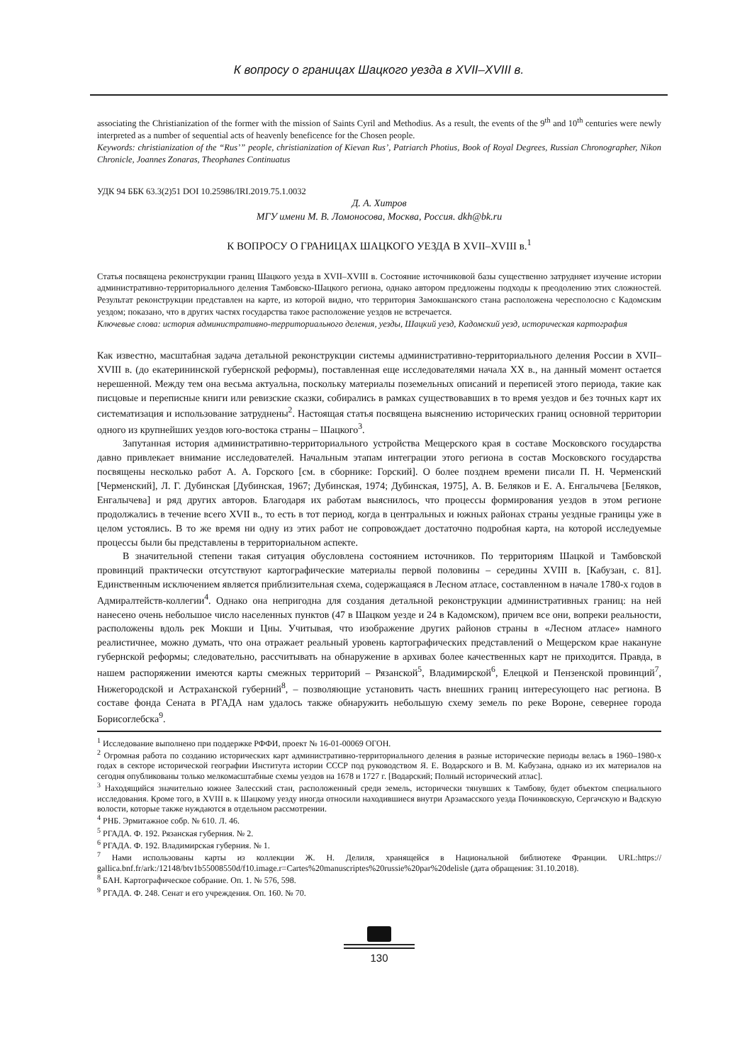К вопросу о границах Шацкого уезда в XVII–XVIII в.
associating the Christianization of the former with the mission of Saints Cyril and Methodius. As a result, the events of the 9<sup>th</sup> and 10<sup>th</sup> centuries were newly interpreted as a number of sequential acts of heavenly beneficence for the Chosen people.
Keywords: christianization of the “Rus’” people, christianization of Kievan Rus’, Patriarch Photius, Book of Royal Degrees, Russian Chronographer, Nikon Chronicle, Joannes Zonaras, Theophanes Continuatus
УДК 94 ББК 63.3(2)51 DOI 10.25986/IRI.2019.75.1.0032
Д. А. Хитров
МГУ имени М. В. Ломоносова, Москва, Россия. dkh@bk.ru
К ВОПРОСУ О ГРАНИЦАХ ШАЦКОГО УЕЗДА В XVII–XVIII в.<sup>1</sup>
Статья посвящена реконструкции границ Шацкого уезда в XVII–XVIII в. Состояние источниковой базы существенно затрудняет изучение истории административно-территориального деления Тамбовско-Шацкого региона, однако автором предложены подходы к преодолению этих сложностей. Результат реконструкции представлен на карте, из которой видно, что территория Замокшанского стана расположена чересполосно с Кадомским уездом; показано, что в других частях государства такое расположение уездов не встречается.
Ключевые слова: история административно-территориального деления, уезды, Шацкий уезд, Кадомский уезд, историческая картография
Как известно, масштабная задача детальной реконструкции системы административно-территориального деления России в XVII–XVIII в. (до екатерининской губернской реформы), поставленная еще исследователями начала XX в., на данный момент остается нерешенной. Между тем она весьма актуальна, поскольку материалы поземельных описаний и переписей этого периода, такие как писцовые и переписные книги или ревизские сказки, собирались в рамках существовавших в то время уездов и без точных карт их систематизация и использование затруднены<sup>2</sup>. Настоящая статья посвящена выяснению исторических границ основной территории одного из крупнейших уездов юго-востока страны – Шацкого<sup>3</sup>.
Запутанная история административно-территориального устройства Мещерского края в составе Московского государства давно привлекает внимание исследователей. Начальным этапам интеграции этого региона в состав Московского государства посвящены несколько работ А. А. Горского [см. в сборнике: Горский]. О более позднем времени писали П. Н. Черменский [Черменский], Л. Г. Дубинская [Дубинская, 1967; Дубинская, 1974; Дубинская, 1975], А. В. Беляков и Е. А. Енгалычева [Беляков, Енгалычева] и ряд других авторов. Благодаря их работам выяснилось, что процессы формирования уездов в этом регионе продолжались в течение всего XVII в., то есть в тот период, когда в центральных и южных районах страны уездные границы уже в целом устоялись. В то же время ни одну из этих работ не сопровождает достаточно подробная карта, на которой исследуемые процессы были бы представлены в территориальном аспекте.
В значительной степени такая ситуация обусловлена состоянием источников. По территориям Шацкой и Тамбовской провинций практически отсутствуют картографические материалы первой половины – середины XVIII в. [Кабузан, с. 81]. Единственным исключением является приблизительная схема, содержащаяся в Лесном атласе, составленном в начале 1780-х годов в Адмиралтейств-коллегии<sup>4</sup>. Однако она непригодна для создания детальной реконструкции административных границ: на ней нанесено очень небольшое число населенных пунктов (47 в Шацком уезде и 24 в Кадомском), причем все они, вопреки реальности, расположены вдоль рек Мокши и Цны. Учитывая, что изображение других районов страны в «Лесном атласе» намного реалистичнее, можно думать, что она отражает реальный уровень картографических представлений о Мещерском крае накануне губернской реформы; следовательно, рассчитывать на обнаружение в архивах более качественных карт не приходится. Правда, в нашем распоряжении имеются карты смежных территорий – Рязанской<sup>5</sup>, Владимирской<sup>6</sup>, Елецкой и Пензенской провинций<sup>7</sup>, Нижегородской и Астраханской губерний<sup>8</sup>, – позволяющие установить часть внешних границ интересующего нас региона. В составе фонда Сената в РГАДА нам удалось также обнаружить небольшую схему земель по реке Вороне, севернее города Борисоглебска<sup>9</sup>.
<sup>1</sup> Исследование выполнено при поддержке РФФИ, проект № 16-01-00069 ОГОН.
<sup>2</sup> Огромная работа по созданию исторических карт административно-территориального деления в разные исторические периоды велась в 1960–1980-х годах в секторе исторической географии Института истории СССР под руководством Я. Е. Водарского и В. М. Кабузана, однако из их материалов на сегодня опубликованы только мелкомасштабные схемы уездов на 1678 и 1727 г. [Водарский; Полный исторический атлас].
<sup>3</sup> Находящийся значительно южнее Залесский стан, расположенный среди земель, исторически тянувших к Тамбову, будет объектом специального исследования. Кроме того, в XVIII в. к Шацкому уезду иногда относили находившиеся внутри Арзамасского уезда Починковскую, Сергачскую и Вадскую волости, которые также нуждаются в отдельном рассмотрении.
<sup>4</sup> РНБ. Эрмитажное собр. № 610. Л. 46.
<sup>5</sup> РГАДА. Ф. 192. Рязанская губерния. № 2.
<sup>6</sup> РГАДА. Ф. 192. Владимирская губерния. № 1.
<sup>7</sup> Нами использованы карты из коллекции Ж. Н. Делиля, хранящейся в Национальной библиотеке Франции. URL:https:// gallica.bnf.fr/ark:/12148/btv1b55008550d/f10.image.r=Cartes%20manuscriptes%20russie%20par%20delisle (дата обращения: 31.10.2018).
<sup>8</sup> БАН. Картографическое собрание. Оп. 1. № 576, 598.
<sup>9</sup> РГАДА. Ф. 248. Сенат и его учреждения. Оп. 160. № 70.
130